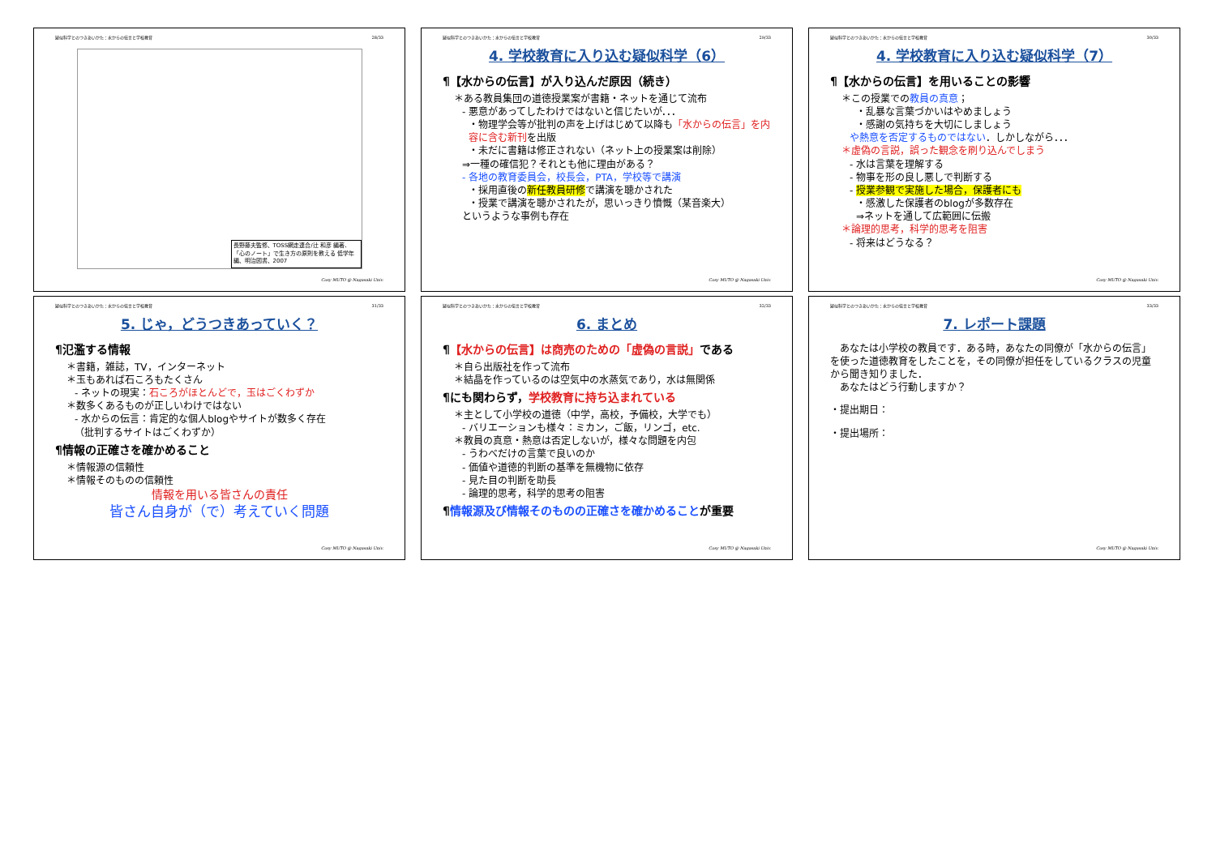疑似科学とのつきあいかた：水からの伝言と学校教育 28/33
長野藤夫監修、TOSS網走連合/辻 和彦 編著、「心のノート」で生き方の原則を教える 低学年編、明治図書、2007
Cosy MUTO @ Nagasaki Univ.
疑似科学とのつきあいかた：水からの伝言と学校教育 29/33
4. 学校教育に入り込む疑似科学（6）
¶【水からの伝言】が入り込んだ原因（続き）
＊ある教員集団の道徳授業案が書籍・ネットを通じて流布
- 悪意があってしたわけではないと信じたいが．．．
・物理学会等が批判の声を上げはじめて以降も「水からの伝言」を内容に含む新刊を出版
・未だに書籍は修正されない（ネット上の授業案は削除）
⇒一種の確信犯？それとも他に理由がある？
- 各地の教育委員会，校長会，PTA，学校等で講演
・採用直後の新任教員研修で講演を聴かされた
・授業で講演を聴かされたが，思いっきり憤慨（某音楽大）
というような事例も存在
Cosy MUTO @ Nagasaki Univ.
疑似科学とのつきあいかた：水からの伝言と学校教育 30/33
4. 学校教育に入り込む疑似科学（7）
¶【水からの伝言】を用いることの影響
＊この授業での教員の真意；
・乱暴な言葉づかいはやめましょう
・感謝の気持ちを大切にしましょう
や熱意を否定するものではない．しかしながら．．．
＊虚偽の言説，誤った観念を刷り込んでしまう
- 水は言葉を理解する
- 物事を形の良し悪しで判断する
- 授業参観で実施した場合，保護者にも
・感激した保護者のblogが多数存在
⇒ネットを通して広範囲に伝搬
＊論理的思考，科学的思考を阻害
- 将来はどうなる？
Cosy MUTO @ Nagasaki Univ.
疑似科学とのつきあいかた：水からの伝言と学校教育 31/33
5. じゃ，どうつきあっていく？
¶氾濫する情報
＊書籍，雑誌，TV，インターネット
＊玉もあれば石ころもたくさん
- ネットの現実：石ころがほとんどで，玉はごくわずか
＊数多くあるものが正しいわけではない
- 水からの伝言：肯定的な個人blogやサイトが数多く存在
（批判するサイトはごくわずか）
¶情報の正確さを確かめること
＊情報源の信頼性
＊情報そのものの信頼性
情報を用いる皆さんの責任
皆さん自身が（で）考えていく問題
Cosy MUTO @ Nagasaki Univ.
疑似科学とのつきあいかた：水からの伝言と学校教育 32/33
6. まとめ
¶【水からの伝言】は商売のための「虚偽の言説」である
＊自ら出版社を作って流布
＊結晶を作っているのは空気中の水蒸気であり，水は無関係
¶にも関わらず，学校教育に持ち込まれている
＊主として小学校の道徳（中学，高校，予備校，大学でも）
- バリエーションも様々：ミカン，ご飯，リンゴ，etc.
＊教員の真意・熱意は否定しないが，様々な問題を内包
- うわべだけの言葉で良いのか
- 価値や道徳的判断の基準を無機物に依存
- 見た目の判断を助長
- 論理的思考，科学的思考の阻害
¶情報源及び情報そのものの正確さを確かめることが重要
Cosy MUTO @ Nagasaki Univ.
疑似科学とのつきあいかた：水からの伝言と学校教育 33/33
7. レポート課題
　あなたは小学校の教員です．ある時，あなたの同僚が「水からの伝言」を使った道徳教育をしたことを，その同僚が担任をしているクラスの児童から聞き知りました．
　あなたはどう行動しますか？
・提出期日：
・提出場所：
Cosy MUTO @ Nagasaki Univ.